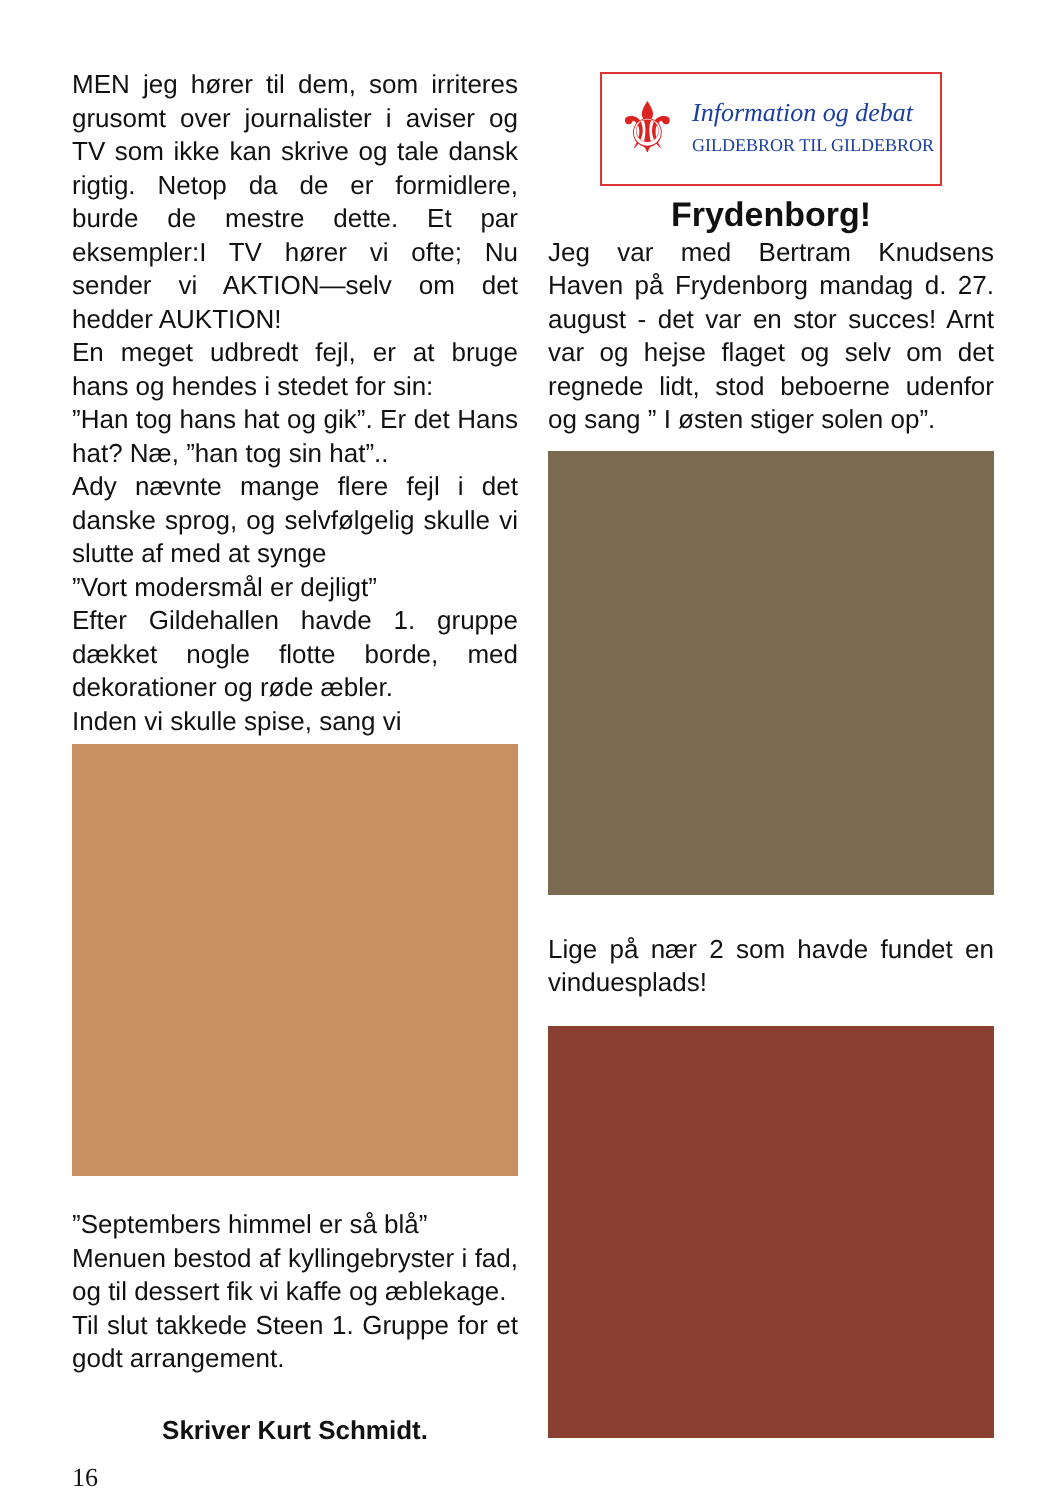MEN jeg hører til dem, som irriteres grusomt over journalister i aviser og TV som ikke kan skrive og tale dansk rigtig. Netop da de er formidlere, burde de mestre dette. Et par eksempler:I TV hører vi ofte; Nu sender vi AKTION—selv om det hedder AUKTION!
En meget udbredt fejl, er at bruge hans og hendes i stedet for sin:
”Han tog hans hat og gik”. Er det Hans hat? Næ, ”han tog sin hat”..
Ady nævnte mange flere fejl i det danske sprog, og selvfølgelig skulle vi slutte af med at synge
”Vort modersmål er dejligt”
Efter Gildehallen havde 1. gruppe dækket nogle flotte borde, med dekorationer og røde æbler.
Inden vi skulle spise, sang vi
”Septembers himmel er så blå”
Menuen bestod af kyllingebryster i fad, og til dessert fik vi kaffe og æblekage.
Til slut takkede Steen 1. Gruppe for et godt arrangement.
Skriver Kurt Schmidt.
16
⚜
Information og debat
GILDEBROR TIL GILDEBROR
Frydenborg!
Jeg var med Bertram Knudsens Haven på Frydenborg mandag d. 27. august - det var en stor succes! Arnt var og hejse flaget og selv om det regnede lidt, stod beboerne udenfor og sang ” I østen stiger solen op”.
Lige på nær 2 som havde fundet en vinduesplads!